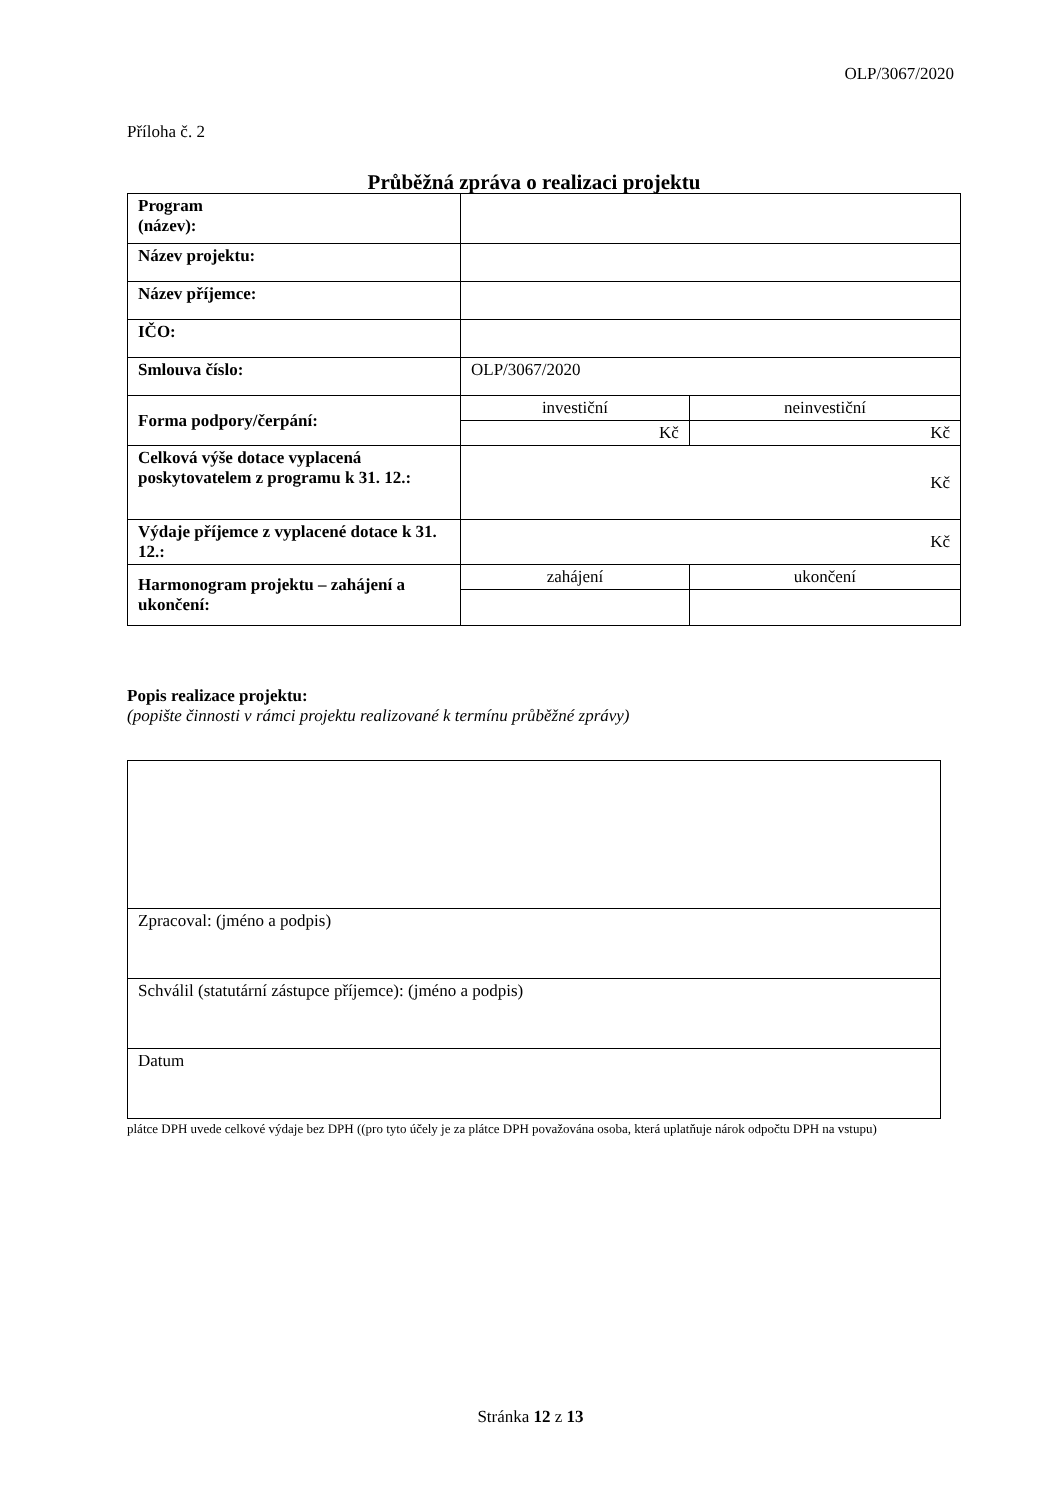OLP/3067/2020
Příloha č. 2
Průběžná zpráva o realizaci projektu
| Program (název): | | |
| Název projektu: | | |
| Název příjemce: | | |
| IČO: | | |
| Smlouva číslo: | OLP/3067/2020 | |
| Forma podpory/čerpání: | investiční | neinvestiční |
| | Kč | Kč |
| Celková výše dotace vyplacená poskytovatelem z programu k 31. 12.: | Kč | |
| Výdaje příjemce z vyplacené dotace k 31. 12.: | Kč | |
| Harmonogram projektu – zahájení a ukončení: | zahájení | ukončení |
Popis realizace projektu:
(popište činnosti v rámci projektu realizované k termínu průběžné zprávy)
| Zpracoval: (jméno a podpis) |
| Schválil (statutární zástupce příjemce): (jméno a podpis) |
| Datum |
plátce DPH uvede celkové výdaje bez DPH ((pro tyto účely je za plátce DPH považována osoba, která uplatňuje nárok odpočtu DPH na vstupu)
Stránka 12 z 13